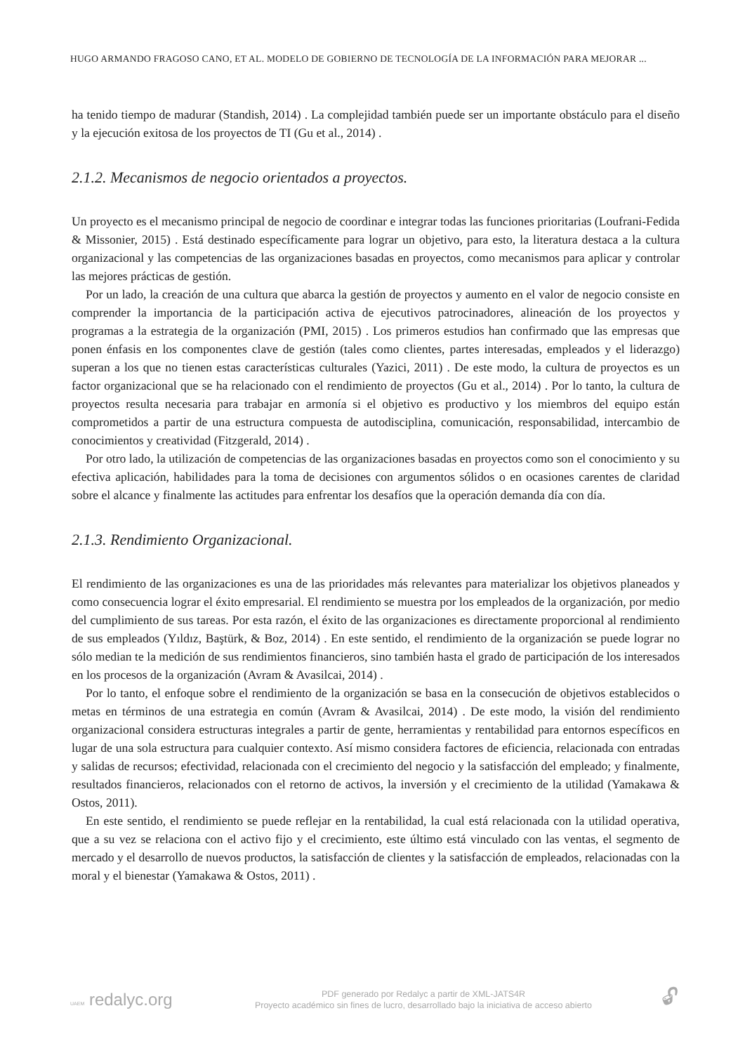HUGO ARMANDO FRAGOSO CANO, ET AL. MODELO DE GOBIERNO DE TECNOLOGÍA DE LA INFORMACIÓN PARA MEJORAR ...
ha tenido tiempo de madurar (Standish, 2014) . La complejidad también puede ser un importante obstáculo para el diseño y la ejecución exitosa de los proyectos de TI (Gu et al., 2014) .
2.1.2. Mecanismos de negocio orientados a proyectos.
Un proyecto es el mecanismo principal de negocio de coordinar e integrar todas las funciones prioritarias (Loufrani-Fedida & Missonier, 2015) . Está destinado específicamente para lograr un objetivo, para esto, la literatura destaca a la cultura organizacional y las competencias de las organizaciones basadas en proyectos, como mecanismos para aplicar y controlar las mejores prácticas de gestión.
Por un lado, la creación de una cultura que abarca la gestión de proyectos y aumento en el valor de negocio consiste en comprender la importancia de la participación activa de ejecutivos patrocinadores, alineación de los proyectos y programas a la estrategia de la organización (PMI, 2015) . Los primeros estudios han confirmado que las empresas que ponen énfasis en los componentes clave de gestión (tales como clientes, partes interesadas, empleados y el liderazgo) superan a los que no tienen estas características culturales (Yazici, 2011) . De este modo, la cultura de proyectos es un factor organizacional que se ha relacionado con el rendimiento de proyectos (Gu et al., 2014) . Por lo tanto, la cultura de proyectos resulta necesaria para trabajar en armonía si el objetivo es productivo y los miembros del equipo están comprometidos a partir de una estructura compuesta de autodisciplina, comunicación, responsabilidad, intercambio de conocimientos y creatividad (Fitzgerald, 2014) .
Por otro lado, la utilización de competencias de las organizaciones basadas en proyectos como son el conocimiento y su efectiva aplicación, habilidades para la toma de decisiones con argumentos sólidos o en ocasiones carentes de claridad sobre el alcance y finalmente las actitudes para enfrentar los desafíos que la operación demanda día con día.
2.1.3. Rendimiento Organizacional.
El rendimiento de las organizaciones es una de las prioridades más relevantes para materializar los objetivos planeados y como consecuencia lograr el éxito empresarial. El rendimiento se muestra por los empleados de la organización, por medio del cumplimiento de sus tareas. Por esta razón, el éxito de las organizaciones es directamente proporcional al rendimiento de sus empleados (Yıldız, Baştürk, & Boz, 2014) . En este sentido, el rendimiento de la organización se puede lograr no sólo median te la medición de sus rendimientos financieros, sino también hasta el grado de participación de los interesados en los procesos de la organización (Avram & Avasilcai, 2014) .
Por lo tanto, el enfoque sobre el rendimiento de la organización se basa en la consecución de objetivos establecidos o metas en términos de una estrategia en común (Avram & Avasilcai, 2014) . De este modo, la visión del rendimiento organizacional considera estructuras integrales a partir de gente, herramientas y rentabilidad para entornos específicos en lugar de una sola estructura para cualquier contexto. Así mismo considera factores de eficiencia, relacionada con entradas y salidas de recursos; efectividad, relacionada con el crecimiento del negocio y la satisfacción del empleado; y finalmente, resultados financieros, relacionados con el retorno de activos, la inversión y el crecimiento de la utilidad (Yamakawa & Ostos, 2011).
En este sentido, el rendimiento se puede reflejar en la rentabilidad, la cual está relacionada con la utilidad operativa, que a su vez se relaciona con el activo fijo y el crecimiento, este último está vinculado con las ventas, el segmento de mercado y el desarrollo de nuevos productos, la satisfacción de clientes y la satisfacción de empleados, relacionadas con la moral y el bienestar (Yamakawa & Ostos, 2011) .
UAEM redalyc.org
PDF generado por Redalyc a partir de XML-JATS4R
Proyecto académico sin fines de lucro, desarrollado bajo la iniciativa de acceso abierto
🔓︎